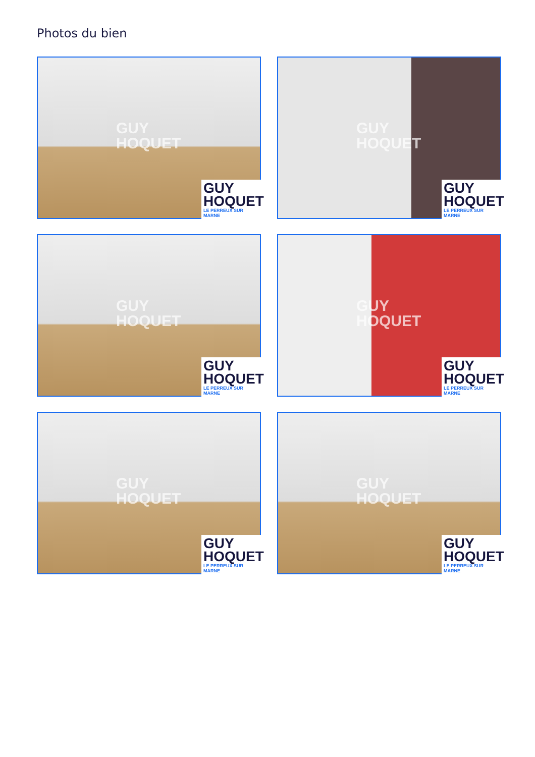Photos du bien
GUY
HOQUET
GUY
HOQUET
LE PERREUX SUR MARNE
GUY
HOQUET
GUY
HOQUET
LE PERREUX SUR MARNE
GUY
HOQUET
GUY
HOQUET
LE PERREUX SUR MARNE
GUY
HOQUET
GUY
HOQUET
LE PERREUX SUR MARNE
GUY
HOQUET
GUY
HOQUET
LE PERREUX SUR MARNE
GUY
HOQUET
GUY
HOQUET
LE PERREUX SUR MARNE